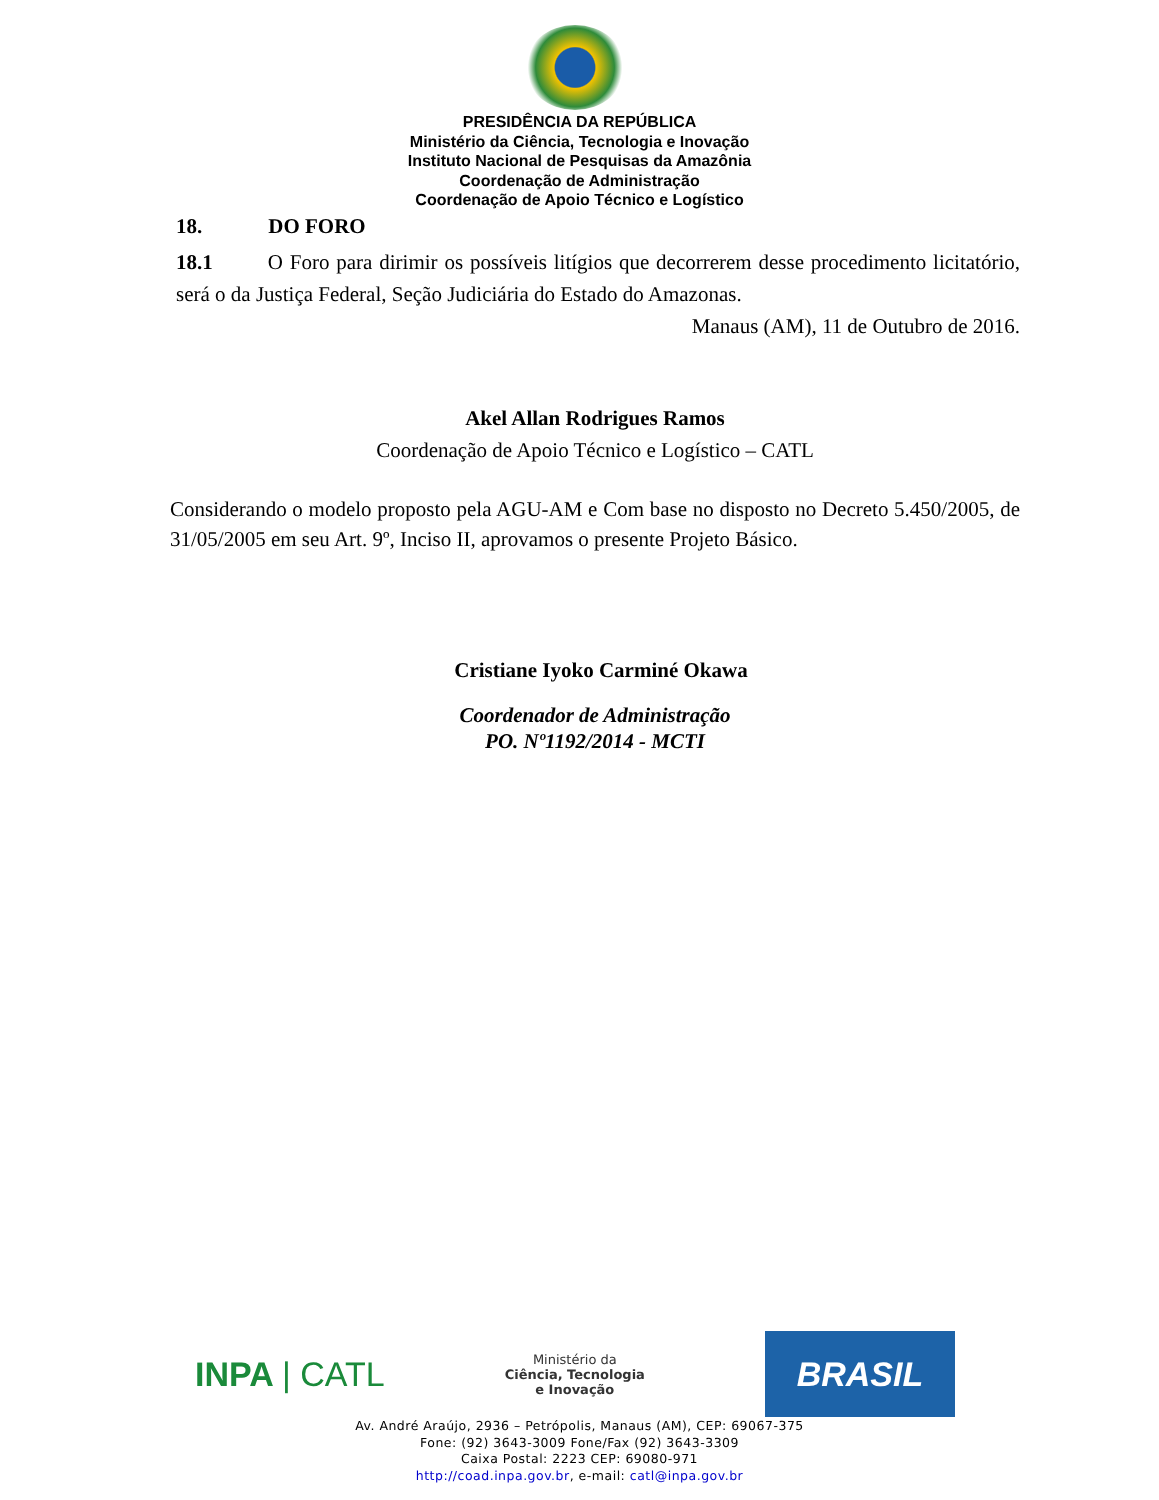PRESIDÊNCIA DA REPÚBLICA
Ministério da Ciência, Tecnologia e Inovação
Instituto Nacional de Pesquisas da Amazônia
Coordenação de Administração
Coordenação de Apoio Técnico e Logístico
18. DO FORO
18.1 O Foro para dirimir os possíveis litígios que decorrerem desse procedimento licitatório, será o da Justiça Federal, Seção Judiciária do Estado do Amazonas.
Manaus (AM), 11 de Outubro de 2016.
Akel Allan Rodrigues Ramos
Coordenação de Apoio Técnico e Logístico – CATL
Considerando o modelo proposto pela AGU-AM e Com base no disposto no Decreto 5.450/2005, de 31/05/2005 em seu Art. 9º, Inciso II, aprovamos o presente Projeto Básico.
Cristiane Iyoko Carminé Okawa
Coordenador de Administração
PO. Nº1192/2014 - MCTI
INPA | CATL
Ministério da
Ciência, Tecnologia
e Inovação
BRASIL
Av. André Araújo, 2936 – Petrópolis, Manaus (AM), CEP: 69067-375
Fone: (92) 3643-3009 Fone/Fax (92) 3643-3309
Caixa Postal: 2223 CEP: 69080-971
http://coad.inpa.gov.br, e-mail: catl@inpa.gov.br